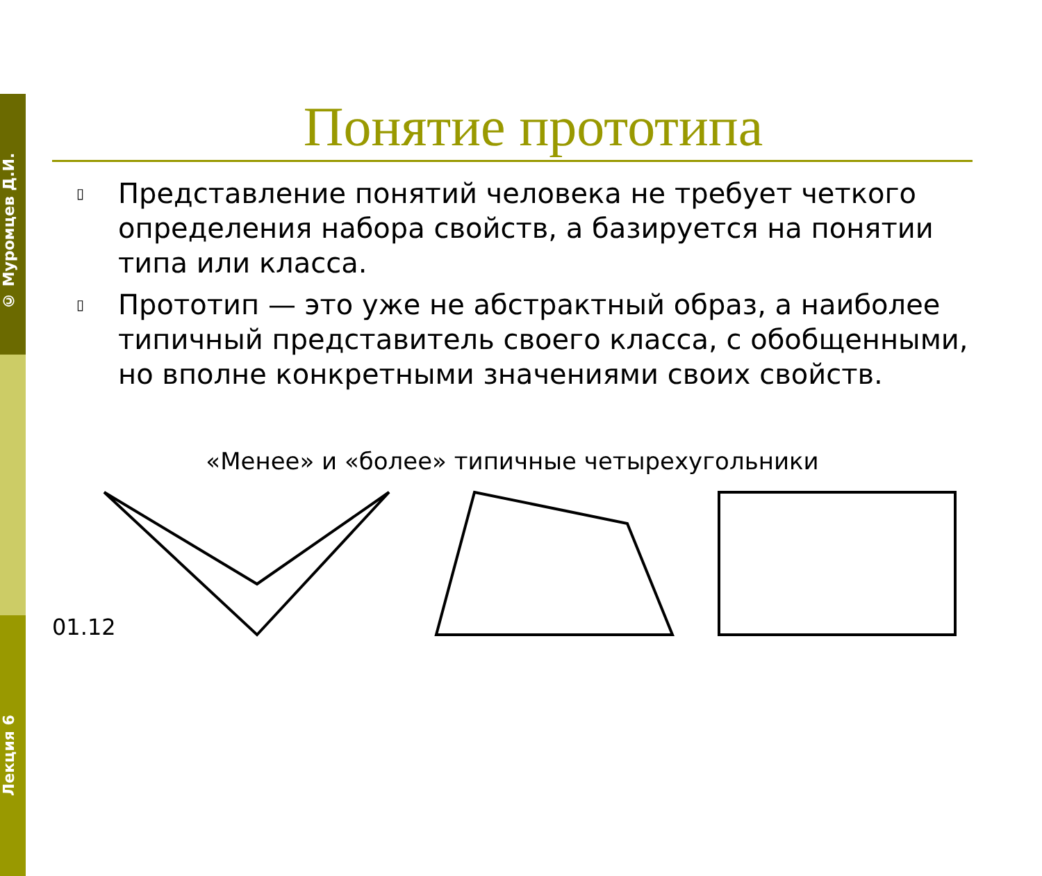© Муромцев Д.И.
Лекция 6
Понятие прототипа
▯ Представление понятий человека не требует четкого определения набора свойств, а базируется на понятии типа или класса.
▯ Прототип — это уже не абстрактный образ, а наиболее типичный представитель своего класса, с обобщенными, но вполне конкретными значениями своих свойств.
«Менее» и «более» типичные четырехугольники
01.12